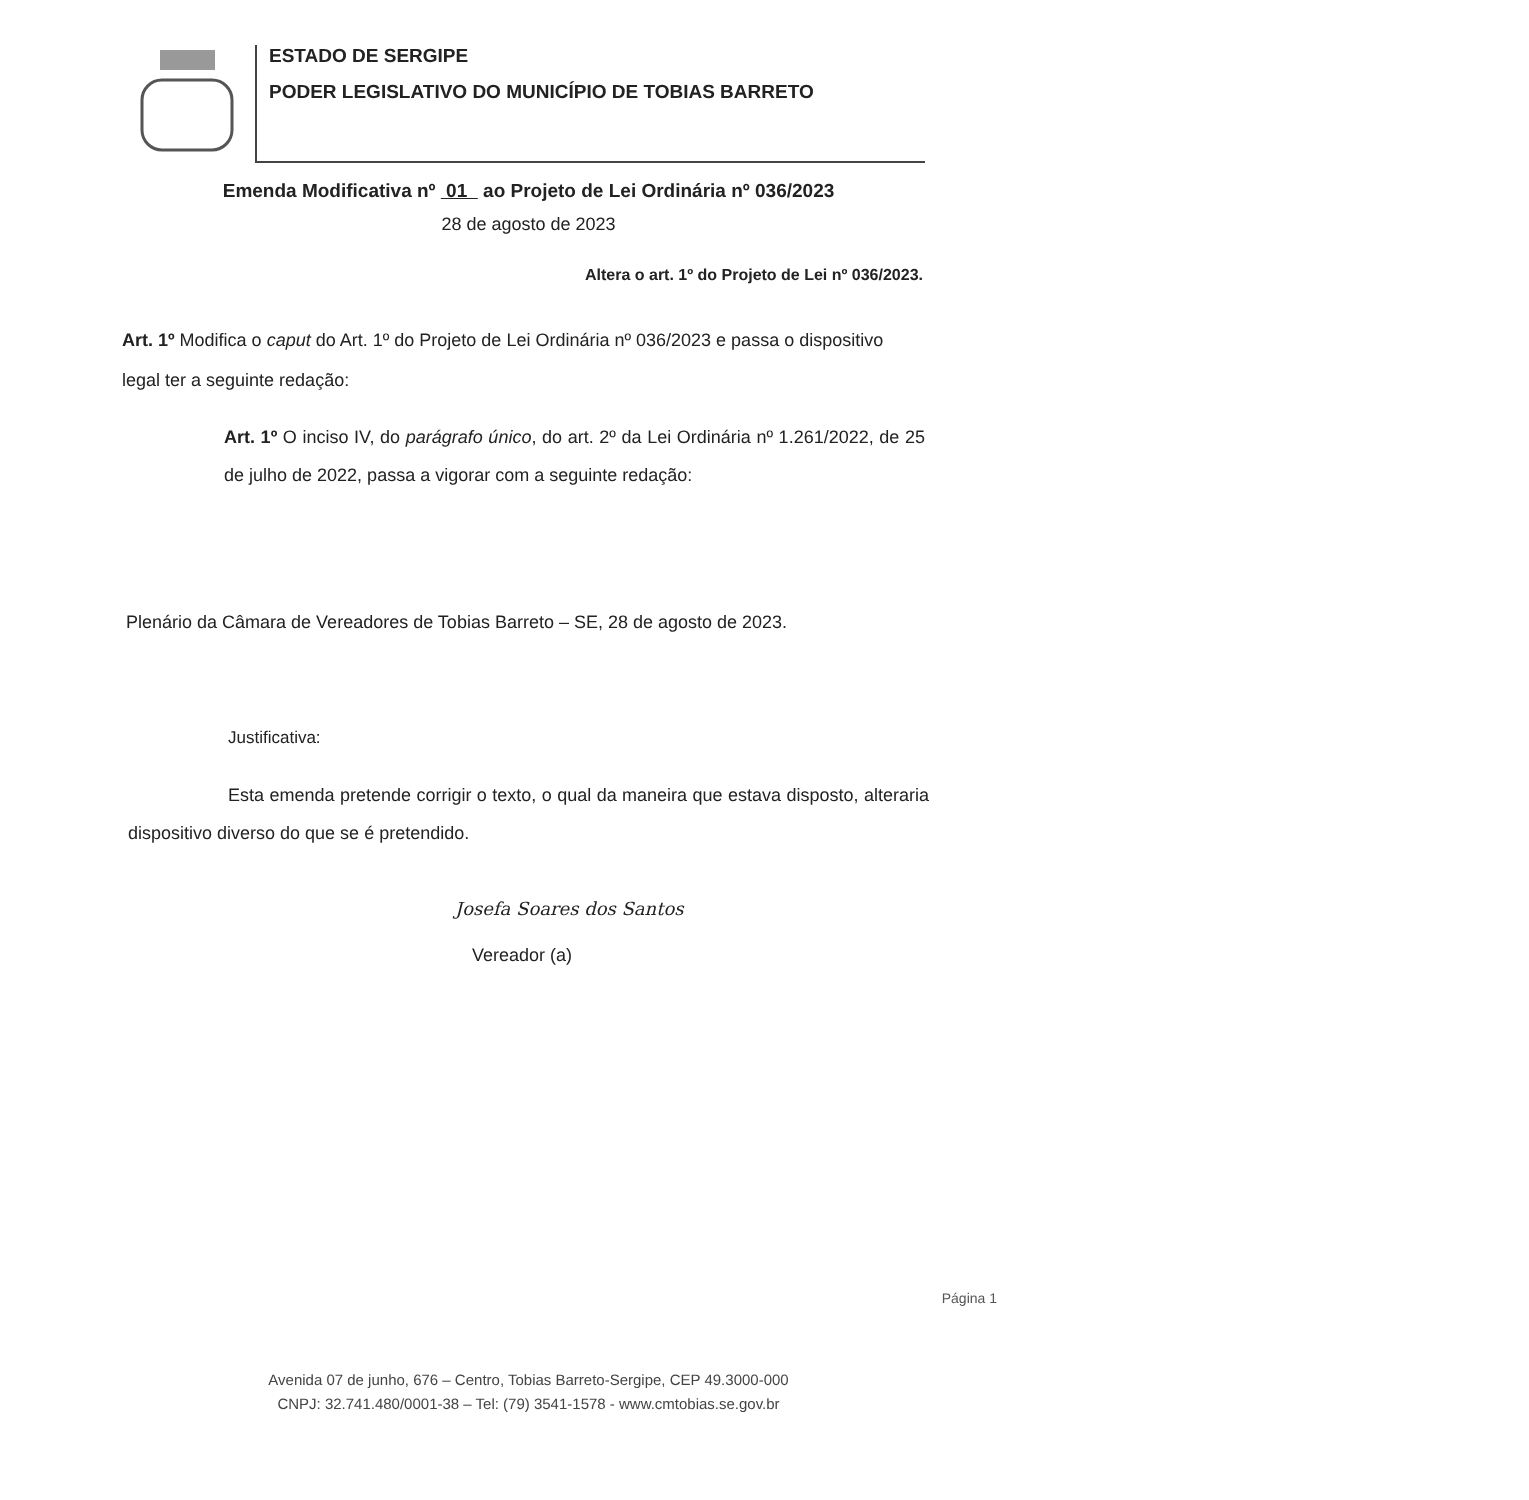ESTADO DE SERGIPE
PODER LEGISLATIVO DO MUNICÍPIO DE TOBIAS BARRETO
Emenda Modificativa nº 01 ao Projeto de Lei Ordinária nº 036/2023
28 de agosto de 2023
Altera o art. 1º do Projeto de Lei nº 036/2023.
Art. 1º Modifica o caput do Art. 1º do Projeto de Lei Ordinária nº 036/2023 e passa o dispositivo legal ter a seguinte redação:
Art. 1º O inciso IV, do parágrafo único, do art. 2º da Lei Ordinária nº 1.261/2022, de 25 de julho de 2022, passa a vigorar com a seguinte redação:
Plenário da Câmara de Vereadores de Tobias Barreto – SE, 28 de agosto de 2023.
Justificativa:
Esta emenda pretende corrigir o texto, o qual da maneira que estava disposto, alteraria dispositivo diverso do que se é pretendido.
Josefa Soares dos Santos
Vereador (a)
Página 1
Avenida 07 de junho, 676 – Centro, Tobias Barreto-Sergipe, CEP 49.3000-000
CNPJ: 32.741.480/0001-38 – Tel: (79) 3541-1578 - www.cmtobias.se.gov.br